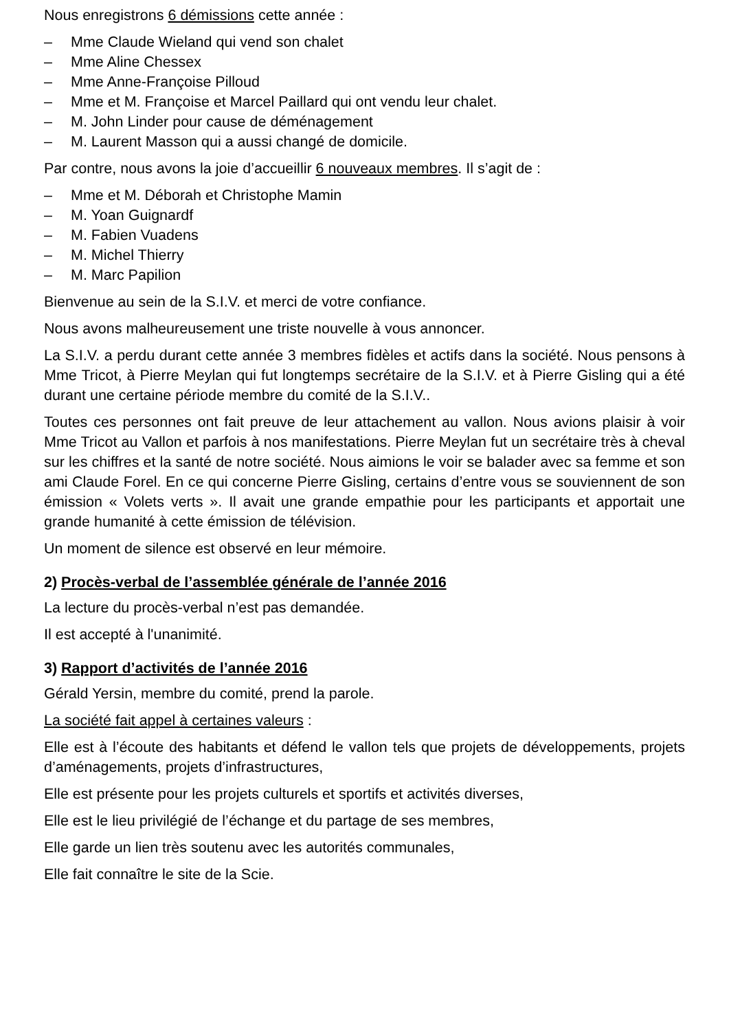Nous enregistrons 6 démissions cette année :
– Mme Claude Wieland qui vend son chalet
– Mme Aline Chessex
– Mme Anne-Françoise Pilloud
– Mme et M. Françoise et Marcel Paillard qui ont vendu leur chalet.
– M. John Linder pour cause de déménagement
– M. Laurent Masson qui a aussi changé de domicile.
Par contre, nous avons la joie d’accueillir 6 nouveaux membres. Il s’agit de :
– Mme et M. Déborah et Christophe Mamin
– M. Yoan Guignardf
– M. Fabien Vuadens
– M. Michel Thierry
– M. Marc Papilion
Bienvenue au sein de la S.I.V. et merci de votre confiance.
Nous avons malheureusement une triste nouvelle à vous annoncer.
La S.I.V. a perdu durant cette année 3 membres fidèles et actifs dans la société. Nous pensons à Mme Tricot, à Pierre Meylan qui fut longtemps secrétaire de la S.I.V. et à Pierre Gisling qui a été durant une certaine période membre du comité de la S.I.V..
Toutes ces personnes ont fait preuve de leur attachement au vallon. Nous avions plaisir à voir Mme Tricot au Vallon et parfois à nos manifestations. Pierre Meylan fut un secrétaire très à cheval sur les chiffres et la santé de notre société. Nous aimions le voir se balader avec sa femme et son ami Claude Forel. En ce qui concerne Pierre Gisling, certains d’entre vous se souviennent de son émission « Volets verts ». Il avait une grande empathie pour les participants et apportait une grande humanité à cette émission de télévision.
Un moment de silence est observé en leur mémoire.
2) Procès-verbal de l’assemblée générale de l’année 2016
La lecture du procès-verbal n’est pas demandée.
Il est accepté à l'unanimité.
3) Rapport d’activités de l’année 2016
Gérald Yersin, membre du comité, prend la parole.
La société fait appel à certaines valeurs :
Elle est à l’écoute des habitants et défend le vallon tels que projets de développements, projets d’aménagements, projets d’infrastructures,
Elle est présente pour les projets culturels et sportifs et activités diverses,
Elle est le lieu privilégié de l’échange et du partage de ses membres,
Elle garde un lien très soutenu avec les autorités communales,
Elle fait connaître le site de la Scie.